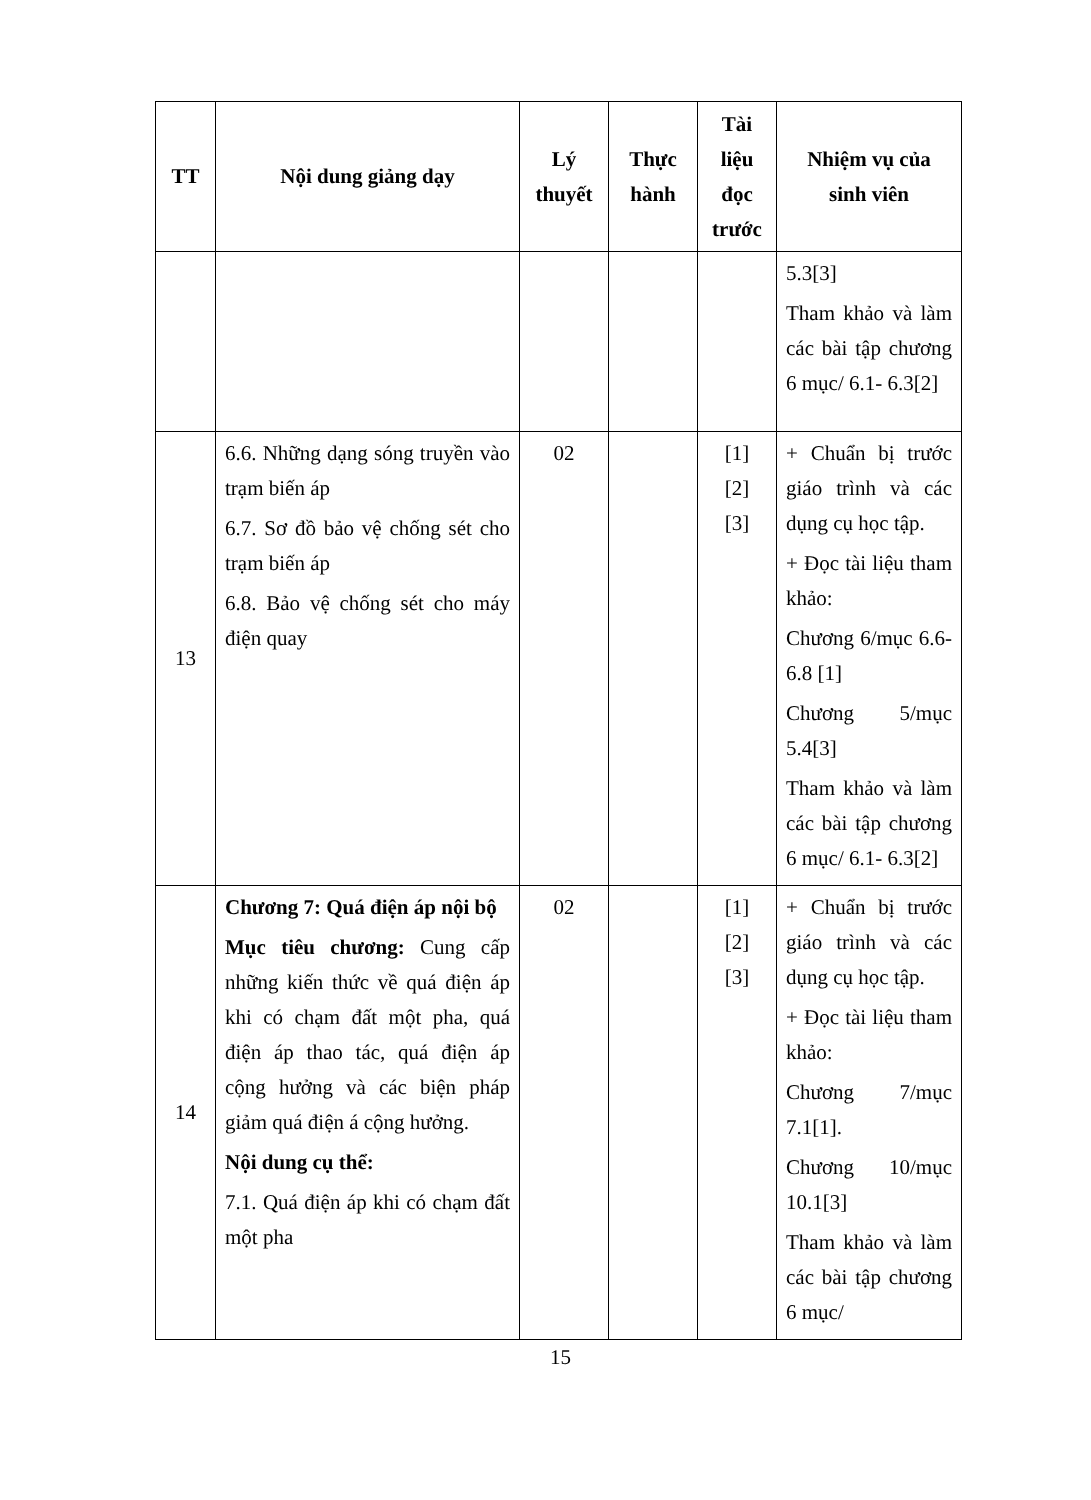| TT | Nội dung giảng dạy | Lý thuyết | Thực hành | Tài liệu đọc trước | Nhiệm vụ của sinh viên |
| --- | --- | --- | --- | --- | --- |
| | | | | | 5.3[3] Tham khảo và làm các bài tập chương 6 mục/ 6.1- 6.3[2] |
| 13 | 6.6. Những dạng sóng truyền vào trạm biến áp 6.7. Sơ đồ bảo vệ chống sét cho trạm biến áp 6.8. Bảo vệ chống sét cho máy điện quay | 02 | | [1] [2] [3] | + Chuẩn bị trước giáo trình và các dụng cụ học tập. + Đọc tài liệu tham khảo: Chương 6/mục 6.6- 6.8 [1] Chương 5/mục 5.4[3] Tham khảo và làm các bài tập chương 6 mục/ 6.1- 6.3[2] |
| 14 | Chương 7: Quá điện áp nội bộ Mục tiêu chương: Cung cấp những kiến thức về quá điện áp khi có chạm đất một pha, quá điện áp thao tác, quá điện áp cộng hưởng và các biện pháp giảm quá điện á cộng hưởng. Nội dung cụ thể: 7.1. Quá điện áp khi có chạm đất một pha | 02 | | [1] [2] [3] | + Chuẩn bị trước giáo trình và các dụng cụ học tập. + Đọc tài liệu tham khảo: Chương 7/mục 7.1[1]. Chương 10/mục 10.1[3] Tham khảo và làm các bài tập chương 6 mục/ |
15